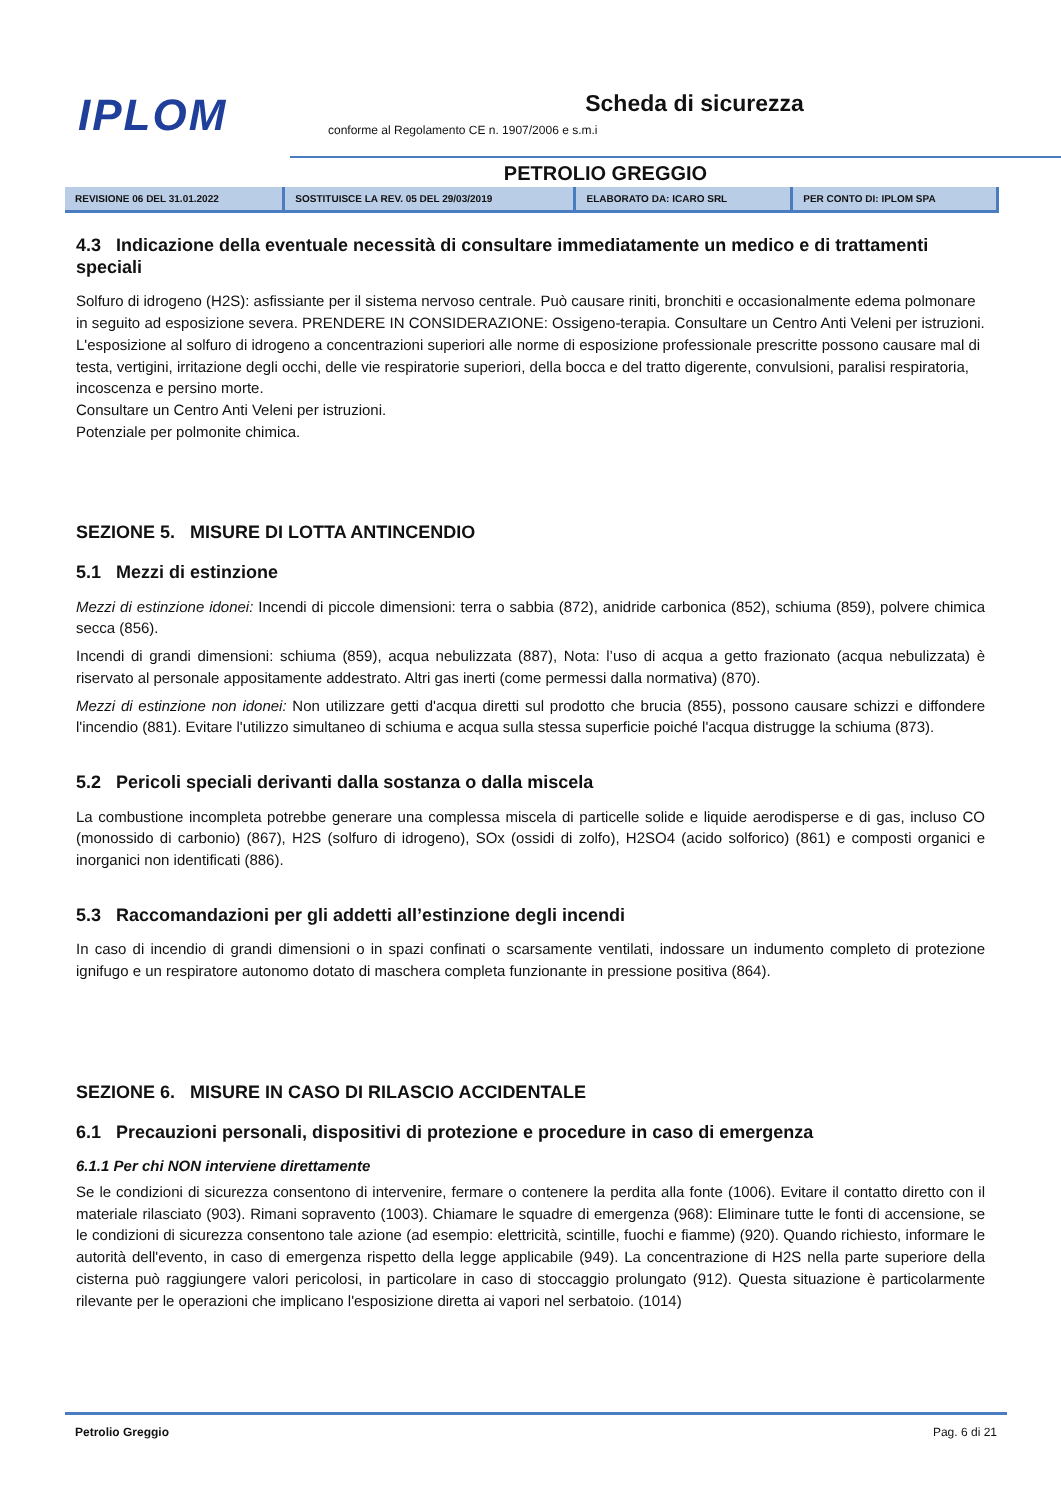IPLOM
Scheda di sicurezza
conforme al Regolamento CE n. 1907/2006 e s.m.i
PETROLIO GREGGIO
| REVISIONE 06 DEL 31.01.2022 | SOSTITUISCE LA REV. 05 DEL 29/03/2019 | ELABORATO DA: ICARO SRL | PER CONTO DI: IPLOM SPA |
4.3 Indicazione della eventuale necessità di consultare immediatamente un medico e di trattamenti speciali
Solfuro di idrogeno (H2S): asfissiante per il sistema nervoso centrale. Può causare riniti, bronchiti e occasionalmente edema polmonare in seguito ad esposizione severa. PRENDERE IN CONSIDERAZIONE: Ossigeno-terapia. Consultare un Centro Anti Veleni per istruzioni.
L'esposizione al solfuro di idrogeno a concentrazioni superiori alle norme di esposizione professionale prescritte possono causare mal di testa, vertigini, irritazione degli occhi, delle vie respiratorie superiori, della bocca e del tratto digerente, convulsioni, paralisi respiratoria, incoscenza e persino morte.
Consultare un Centro Anti Veleni per istruzioni.
Potenziale per polmonite chimica.
SEZIONE 5. MISURE DI LOTTA ANTINCENDIO
5.1 Mezzi di estinzione
Mezzi di estinzione idonei: Incendi di piccole dimensioni: terra o sabbia (872), anidride carbonica (852), schiuma (859), polvere chimica secca (856).
Incendi di grandi dimensioni: schiuma (859), acqua nebulizzata (887), Nota: l’uso di acqua a getto frazionato (acqua nebulizzata) è riservato al personale appositamente addestrato. Altri gas inerti (come permessi dalla normativa) (870).
Mezzi di estinzione non idonei: Non utilizzare getti d'acqua diretti sul prodotto che brucia (855), possono causare schizzi e diffondere l'incendio (881). Evitare l'utilizzo simultaneo di schiuma e acqua sulla stessa superficie poiché l'acqua distrugge la schiuma (873).
5.2 Pericoli speciali derivanti dalla sostanza o dalla miscela
La combustione incompleta potrebbe generare una complessa miscela di particelle solide e liquide aerodisperse e di gas, incluso CO (monossido di carbonio) (867), H2S (solfuro di idrogeno), SOx (ossidi di zolfo), H2SO4 (acido solforico) (861) e composti organici e inorganici non identificati (886).
5.3 Raccomandazioni per gli addetti all’estinzione degli incendi
In caso di incendio di grandi dimensioni o in spazi confinati o scarsamente ventilati, indossare un indumento completo di protezione ignifugo e un respiratore autonomo dotato di maschera completa funzionante in pressione positiva (864).
SEZIONE 6. MISURE IN CASO DI RILASCIO ACCIDENTALE
6.1 Precauzioni personali, dispositivi di protezione e procedure in caso di emergenza
6.1.1 Per chi NON interviene direttamente
Se le condizioni di sicurezza consentono di intervenire, fermare o contenere la perdita alla fonte (1006). Evitare il contatto diretto con il materiale rilasciato (903). Rimani sopravento (1003). Chiamare le squadre di emergenza (968): Eliminare tutte le fonti di accensione, se le condizioni di sicurezza consentono tale azione (ad esempio: elettricità, scintille, fuochi e fiamme) (920). Quando richiesto, informare le autorità dell'evento, in caso di emergenza rispetto della legge applicabile (949). La concentrazione di H2S nella parte superiore della cisterna può raggiungere valori pericolosi, in particolare in caso di stoccaggio prolungato (912). Questa situazione è particolarmente rilevante per le operazioni che implicano l'esposizione diretta ai vapori nel serbatoio. (1014)
Petrolio Greggio Pag. 6 di 21